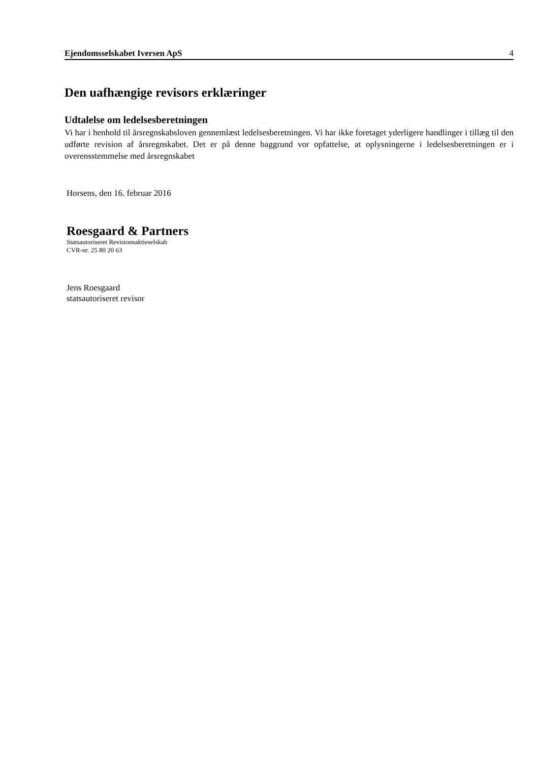Ejendomsselskabet Iversen ApS 4
Den uafhængige revisors erklæringer
Udtalelse om ledelsesberetningen
Vi har i henhold til årsregnskabsloven gennemlæst ledelsesberetningen. Vi har ikke foretaget yderligere handlinger i tillæg til den udførte revision af årsregnskabet. Det er på denne baggrund vor opfattelse, at oplysningerne i ledelsesberetningen er i overensstemmelse med årsregnskabet
Horsens, den 16. februar 2016
Roesgaard & Partners
Statsautoriseret Revisionsaktieselskab
CVR-nr. 25 80 20 63
Jens Roesgaard
statsautoriseret revisor